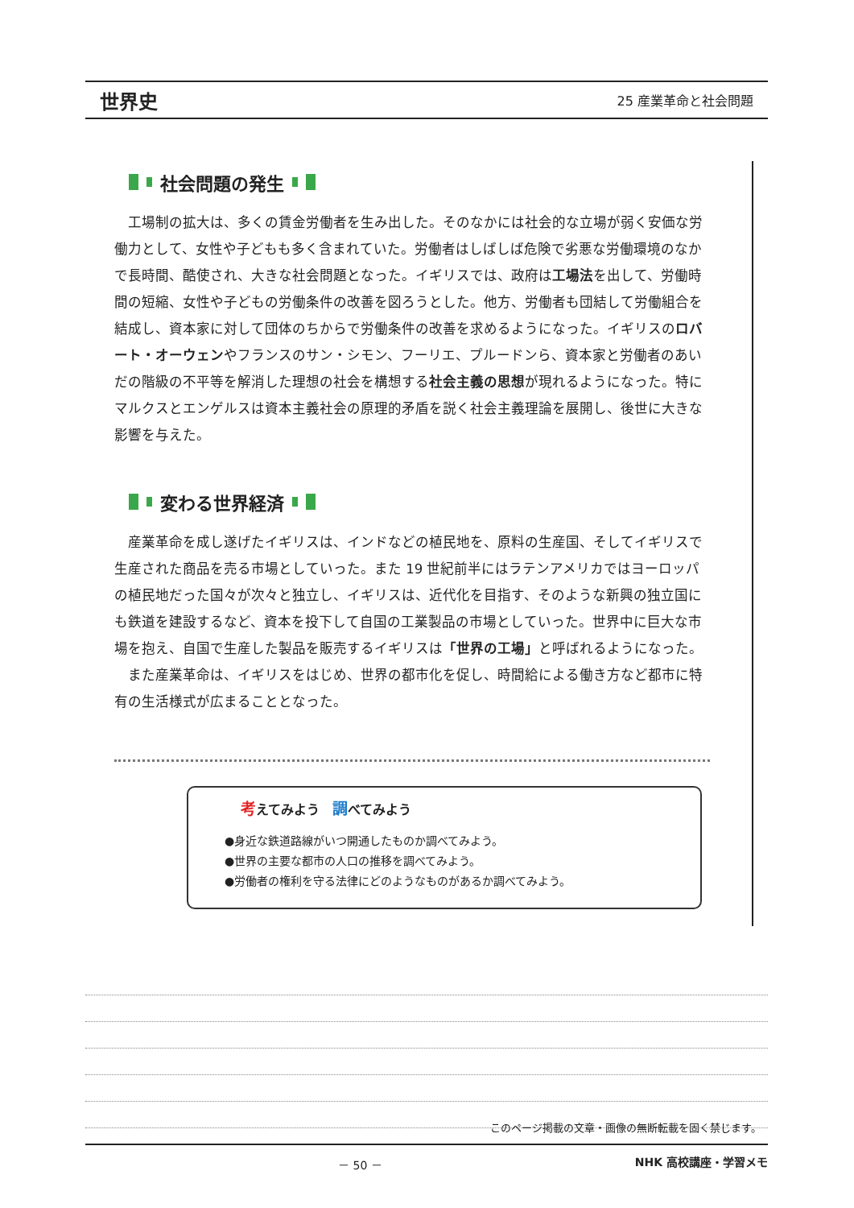世界史 25 産業革命と社会問題
社会問題の発生
工場制の拡大は、多くの賃金労働者を生み出した。そのなかには社会的な立場が弱く安価な労働力として、女性や子どもも多く含まれていた。労働者はしばしば危険で劣悪な労働環境のなかで長時間、酷使され、大きな社会問題となった。イギリスでは、政府は工場法を出して、労働時間の短縮、女性や子どもの労働条件の改善を図ろうとした。他方、労働者も団結して労働組合を結成し、資本家に対して団体のちからで労働条件の改善を求めるようになった。イギリスのロバート・オーウェンやフランスのサン・シモン、フーリエ、プルードンら、資本家と労働者のあいだの階級の不平等を解消した理想の社会を構想する社会主義の思想が現れるようになった。特にマルクスとエンゲルスは資本主義社会の原理的矛盾を説く社会主義理論を展開し、後世に大きな影響を与えた。
変わる世界経済
産業革命を成し遂げたイギリスは、インドなどの植民地を、原料の生産国、そしてイギリスで生産された商品を売る市場としていった。また 19 世紀前半にはラテンアメリカではヨーロッパの植民地だった国々が次々と独立し、イギリスは、近代化を目指す、そのような新興の独立国にも鉄道を建設するなど、資本を投下して自国の工業製品の市場としていった。世界中に巨大な市場を抱え、自国で生産した製品を販売するイギリスは「世界の工場」と呼ばれるようになった。
また産業革命は、イギリスをはじめ、世界の都市化を促し、時間給による働き方など都市に特有の生活様式が広まることとなった。
考えてみよう　調べてみよう
●身近な鉄道路線がいつ開通したものか調べてみよう。
●世界の主要な都市の人口の推移を調べてみよう。
●労働者の権利を守る法律にどのようなものがあるか調べてみよう。
このページ掲載の文章・画像の無断転載を固く禁じます。
－ 50 － NHK 高校講座・学習メモ